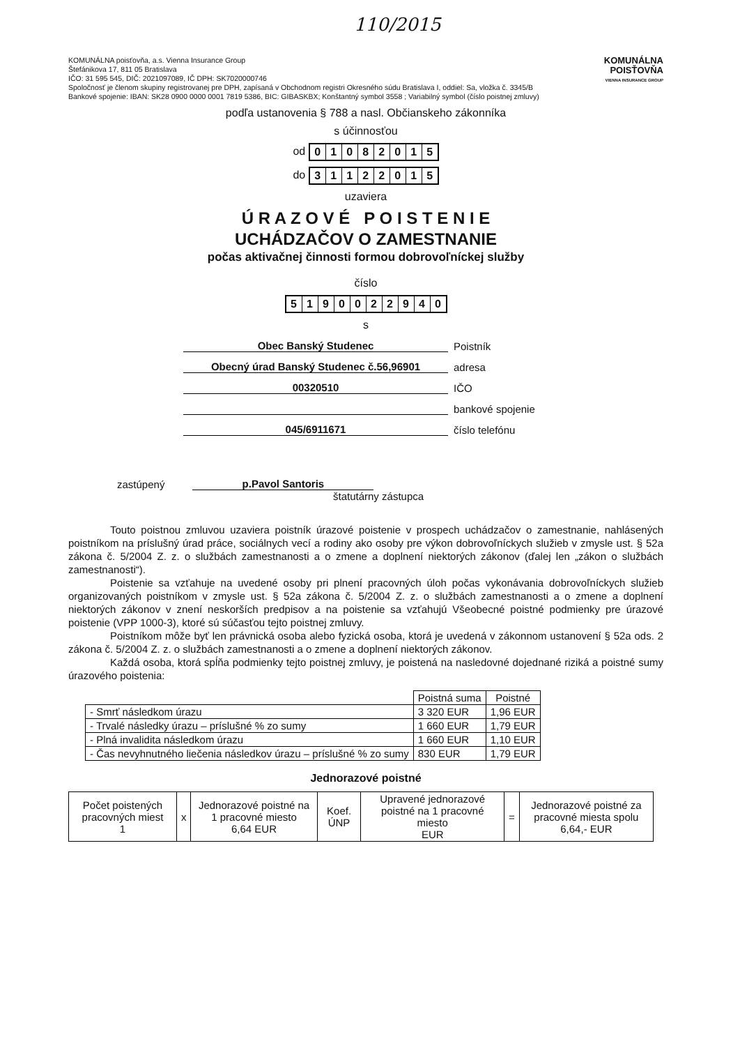110/2015
KOMUNÁLNA poisťovňa, a.s. Vienna Insurance Group
Štefánikova 17, 811 05 Bratislava
IČO: 31 595 545, DIČ: 2021097089, IČ DPH: SK7020000746
Spoločnosť je členom skupiny registrovanej pre DPH, zapísaná v Obchodnom registri Okresného súdu Bratislava I, oddiel: Sa, vložka č. 3345/B
Bankové spojenie: IBAN: SK28 0900 0000 0001 7819 5386, BIC: GIBASKBX; Konštantný symbol 3558 ; Variabilný symbol (číslo poistnej zmluvy)
KOMUNÁLNA
POISŤOVŇA
VIENNA INSURANCE GROUP
podľa ustanovenia § 788 a nasl. Občianskeho zákonníka
s účinnosťou
od 01082015
do 31122015
uzaviera
Ú R A Z O V É P O I S T E N I E
UCHÁDZAČOV O ZAMESTNANIE
počas aktivačnej činnosti formou dobrovoľníckej služby
číslo
5190022940
s
Obec Banský Studenec Poistník
Obecný úrad Banský Studenec č.56,96901 adresa
00320510 IČO
bankové spojenie
045/6911671 číslo telefónu
zastúpený p.Pavol Santoris
štatutárny zástupca
Touto poistnou zmluvou uzaviera poistník úrazové poistenie v prospech uchádzačov o zamestnanie, nahlásených poistníkom na príslušný úrad práce, sociálnych vecí a rodiny ako osoby pre výkon dobrovoľníckych služieb v zmysle ust. § 52a zákona č. 5/2004 Z. z. o službách zamestnanosti a o zmene a doplnení niektorých zákonov (ďalej len „zákon o službách zamestnanosti“).
Poistenie sa vzťahuje na uvedené osoby pri plnení pracovných úloh počas vykonávania dobrovoľníckych služieb organizovaných poistníkom v zmysle ust. § 52a zákona č. 5/2004 Z. z. o službách zamestnanosti a o zmene a doplnení niektorých zákonov v znení neskorších predpisov a na poistenie sa vzťahujú Všeobecné poistné podmienky pre úrazové poistenie (VPP 1000-3), ktoré sú súčasťou tejto poistnej zmluvy.
Poistníkom môže byť len právnická osoba alebo fyzická osoba, ktorá je uvedená v zákonnom ustanovení § 52a ods. 2 zákona č. 5/2004 Z. z. o službách zamestnanosti a o zmene a doplnení niektorých zákonov.
Každá osoba, ktorá spĺňa podmienky tejto poistnej zmluvy, je poistená na nasledovné dojednané riziká a poistné sumy úrazového poistenia:
| | Poistná suma | Poistné |
| - Smrť následkom úrazu | 3 320 EUR | 1,96 EUR |
| - Trvalé následky úrazu – príslušné % zo sumy | 1 660 EUR | 1,79 EUR |
| - Plná invalidita následkom úrazu | 1 660 EUR | 1,10 EUR |
| - Čas nevyhnutného liečenia následkov úrazu – príslušné % zo sumy | 830 EUR | 1,79 EUR |
Jednorazové poistné
| Počet poistených pracovných miest 1 | x | Jednorazové poistné na 1 pracovné miesto 6,64 EUR | Koef. ÚNP | Upravené jednorazové poistné na 1 pracovné miesto EUR | = | Jednorazové poistné za pracovné miesta spolu 6,64,- EUR |